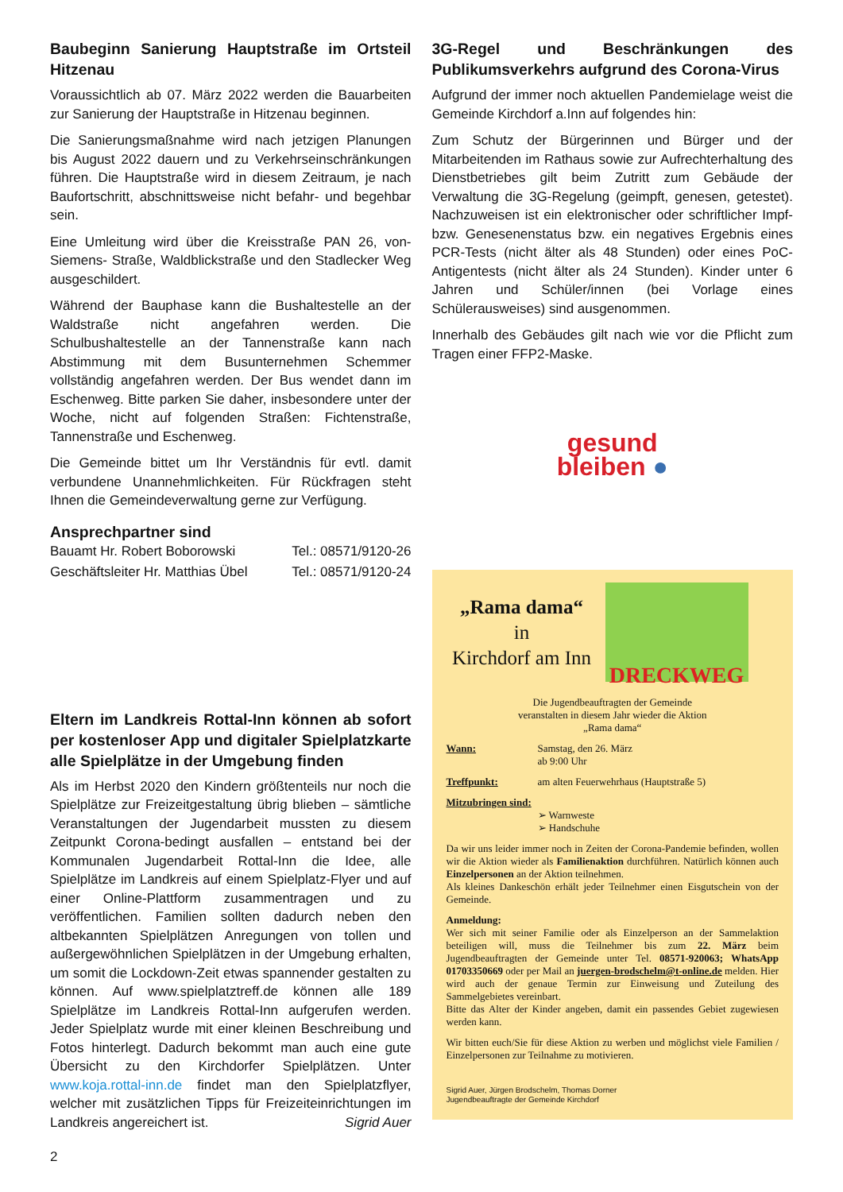Baubeginn Sanierung Hauptstraße im Ortsteil Hitzenau
Voraussichtlich ab 07. März 2022 werden die Bauarbeiten zur Sanierung der Hauptstraße in Hitzenau beginnen.
Die Sanierungsmaßnahme wird nach jetzigen Planungen bis August 2022 dauern und zu Verkehrseinschränkungen führen. Die Hauptstraße wird in diesem Zeitraum, je nach Baufortschritt, abschnittsweise nicht befahr- und begehbar sein.
Eine Umleitung wird über die Kreisstraße PAN 26, von-Siemens- Straße, Waldblickstraße und den Stadlecker Weg ausgeschildert.
Während der Bauphase kann die Bushaltestelle an der Waldstraße nicht angefahren werden. Die Schulbushaltestelle an der Tannenstraße kann nach Abstimmung mit dem Busunternehmen Schemmer vollständig angefahren werden. Der Bus wendet dann im Eschenweg. Bitte parken Sie daher, insbesondere unter der Woche, nicht auf folgenden Straßen: Fichtenstraße, Tannenstraße und Eschenweg.
Die Gemeinde bittet um Ihr Verständnis für evtl. damit verbundene Unannehmlichkeiten. Für Rückfragen steht Ihnen die Gemeindeverwaltung gerne zur Verfügung.
Ansprechpartner sind
Bauamt Hr. Robert Boborowski Tel.: 08571/9120-26
Geschäftsleiter Hr. Matthias Übel Tel.: 08571/9120-24
Eltern im Landkreis Rottal-Inn können ab sofort per kostenloser App und digitaler Spielplatzkarte alle Spielplätze in der Umgebung finden
Als im Herbst 2020 den Kindern größtenteils nur noch die Spielplätze zur Freizeitgestaltung übrig blieben – sämtliche Veranstaltungen der Jugendarbeit mussten zu diesem Zeitpunkt Corona-bedingt ausfallen – entstand bei der Kommunalen Jugendarbeit Rottal-Inn die Idee, alle Spielplätze im Landkreis auf einem Spielplatz-Flyer und auf einer Online-Plattform zusammentragen und zu veröffentlichen. Familien sollten dadurch neben den altbekannten Spielplätzen Anregungen von tollen und außergewöhnlichen Spielplätzen in der Umgebung erhalten, um somit die Lockdown-Zeit etwas spannender gestalten zu können. Auf www.spielplatztreff.de können alle 189 Spielplätze im Landkreis Rottal-Inn aufgerufen werden. Jeder Spielplatz wurde mit einer kleinen Beschreibung und Fotos hinterlegt. Dadurch bekommt man auch eine gute Übersicht zu den Kirchdorfer Spielplätzen. Unter www.koja.rottal-inn.de findet man den Spielplatzflyer, welcher mit zusätzlichen Tipps für Freizeiteinrichtungen im Landkreis angereichert ist. Sigrid Auer
2
3G-Regel und Beschränkungen des Publikumsverkehrs aufgrund des Corona-Virus
Aufgrund der immer noch aktuellen Pandemielage weist die Gemeinde Kirchdorf a.Inn auf folgendes hin:
Zum Schutz der Bürgerinnen und Bürger und der Mitarbeitenden im Rathaus sowie zur Aufrechterhaltung des Dienstbetriebes gilt beim Zutritt zum Gebäude der Verwaltung die 3G-Regelung (geimpft, genesen, getestet). Nachzuweisen ist ein elektronischer oder schriftlicher Impf- bzw. Genesenenstatus bzw. ein negatives Ergebnis eines PCR-Tests (nicht älter als 48 Stunden) oder eines PoC-Antigentests (nicht älter als 24 Stunden). Kinder unter 6 Jahren und Schüler/innen (bei Vorlage eines Schülerausweises) sind ausgenommen.
Innerhalb des Gebäudes gilt nach wie vor die Pflicht zum Tragen einer FFP2-Maske.
gesund
bleiben ●
„Rama dama“
in
Kirchdorf am Inn
DRECKWEG
Die Jugendbeauftragten der Gemeinde
veranstalten in diesem Jahr wieder die Aktion
„Rama dama“
Wann: Samstag, den 26. März
ab 9:00 Uhr
Treffpunkt: am alten Feuerwehrhaus (Hauptstraße 5)
Mitzubringen sind:
➢ Warnweste
➢ Handschuhe
Da wir uns leider immer noch in Zeiten der Corona-Pandemie befinden, wollen wir die Aktion wieder als Familienaktion durchführen. Natürlich können auch Einzelpersonen an der Aktion teilnehmen.
Als kleines Dankeschön erhält jeder Teilnehmer einen Eisgutschein von der Gemeinde.
Anmeldung:
Wer sich mit seiner Familie oder als Einzelperson an der Sammelaktion beteiligen will, muss die Teilnehmer bis zum 22. März beim Jugendbeauftragten der Gemeinde unter Tel. 08571-920063; WhatsApp 01703350669 oder per Mail an juergen-brodschelm@t-online.de melden. Hier wird auch der genaue Termin zur Einweisung und Zuteilung des Sammelgebietes vereinbart.
Bitte das Alter der Kinder angeben, damit ein passendes Gebiet zugewiesen werden kann.
Wir bitten euch/Sie für diese Aktion zu werben und möglichst viele Familien / Einzelpersonen zur Teilnahme zu motivieren.
Sigrid Auer, Jürgen Brodschelm, Thomas Dorner
Jugendbeauftragte der Gemeinde Kirchdorf